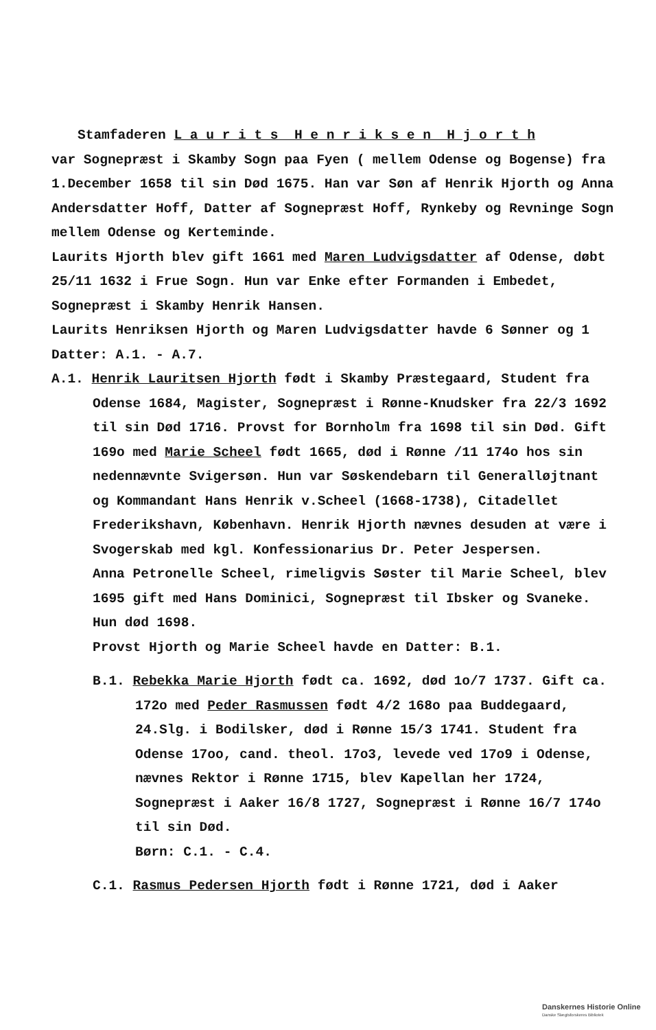Stamfaderen L a u r i t s H e n r i k s e n H j o r t h
var Sognepræst i Skamby Sogn paa Fyen ( mellem Odense og Bogense) fra 1.December 1658 til sin Død 1675. Han var Søn af Henrik Hjorth og Anna Andersdatter Hoff, Datter af Sognepræst Hoff, Rynkeby og Revninge Sogn mellem Odense og Kerteminde.
Laurits Hjorth blev gift 1661 med Maren Ludvigsdatter af Odense, døbt 25/11 1632 i Frue Sogn. Hun var Enke efter Formanden i Embedet, Sognepræst i Skamby Henrik Hansen.
Laurits Henriksen Hjorth og Maren Ludvigsdatter havde 6 Sønner og 1 Datter: A.1. - A.7.
A.1. Henrik Lauritsen Hjorth født i Skamby Præstegaard, Student fra Odense 1684, Magister, Sognepræst i Rønne-Knudsker fra 22/3 1692 til sin Død 1716. Provst for Bornholm fra 1698 til sin Død. Gift 169o med Marie Scheel født 1665, død i Rønne /11 174o hos sin nedennævnte Svigersøn. Hun var Søskendebarn til Generalløjtnant og Kommandant Hans Henrik v.Scheel (1668-1738), Citadellet Frederikshavn, København. Henrik Hjorth nævnes desuden at være i Svogerskab med kgl. Konfessionarius Dr. Peter Jespersen.
Anna Petronelle Scheel, rimeligvis Søster til Marie Scheel, blev 1695 gift med Hans Dominici, Sognepræst til Ibsker og Svaneke. Hun død 1698.
Provst Hjorth og Marie Scheel havde en Datter: B.1.
B.1. Rebekka Marie Hjorth født ca. 1692, død 1o/7 1737. Gift ca. 172o med Peder Rasmussen født 4/2 168o paa Buddegaard, 24.Slg. i Bodilsker, død i Rønne 15/3 1741. Student fra Odense 17oo, cand. theol. 17o3, levede ved 17o9 i Odense, nævnes Rektor i Rønne 1715, blev Kapellan her 1724, Sognepræst i Aaker 16/8 1727, Sognepræst i Rønne 16/7 174o til sin Død.
Børn: C.1. - C.4.
C.1. Rasmus Pedersen Hjorth født i Rønne 1721, død i Aaker
Danskernes Historie Online
Danske Slægtsforskeres Bibliotek